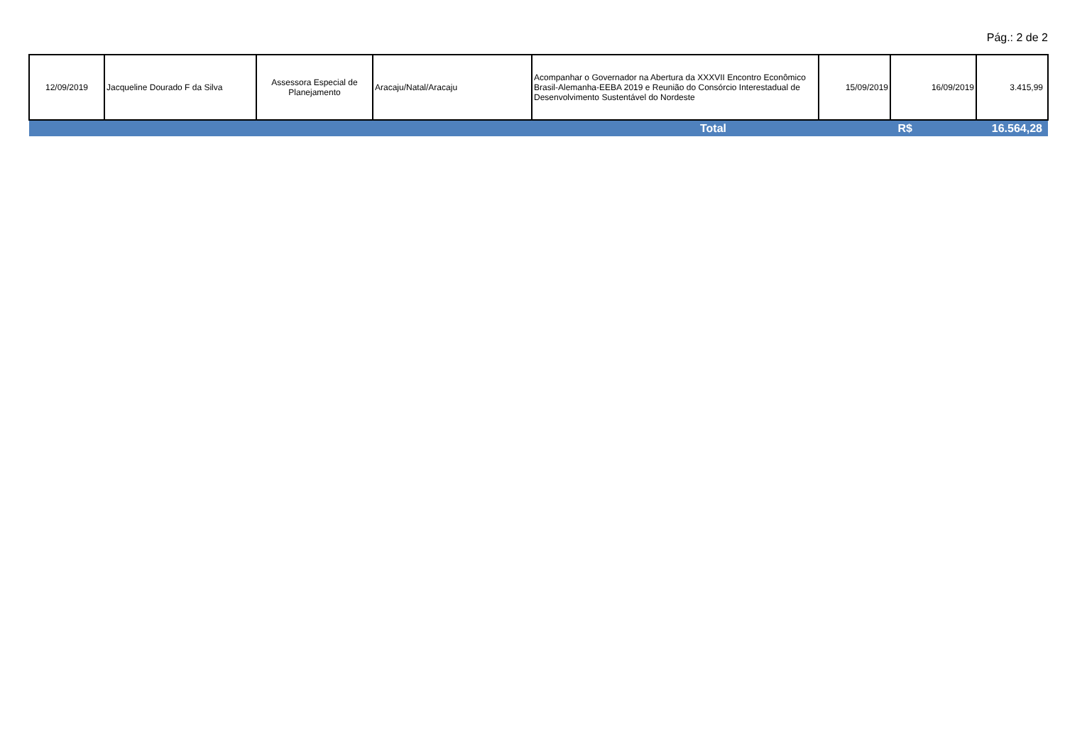Pág.: 2 de 2
| 12/09/2019 | Jacqueline Dourado F da Silva | Assessora Especial de Planejamento | Aracaju/Natal/Aracaju | Acompanhar o Governador na Abertura da XXXVII Encontro Econômico Brasil-Alemanha-EEBA 2019 e Reunião do Consórcio Interestadual de Desenvolvimento Sustentável do Nordeste | 15/09/2019 | 16/09/2019 | 3.415,99 |
| Total | | | | | R$ | | 16.564,28 |